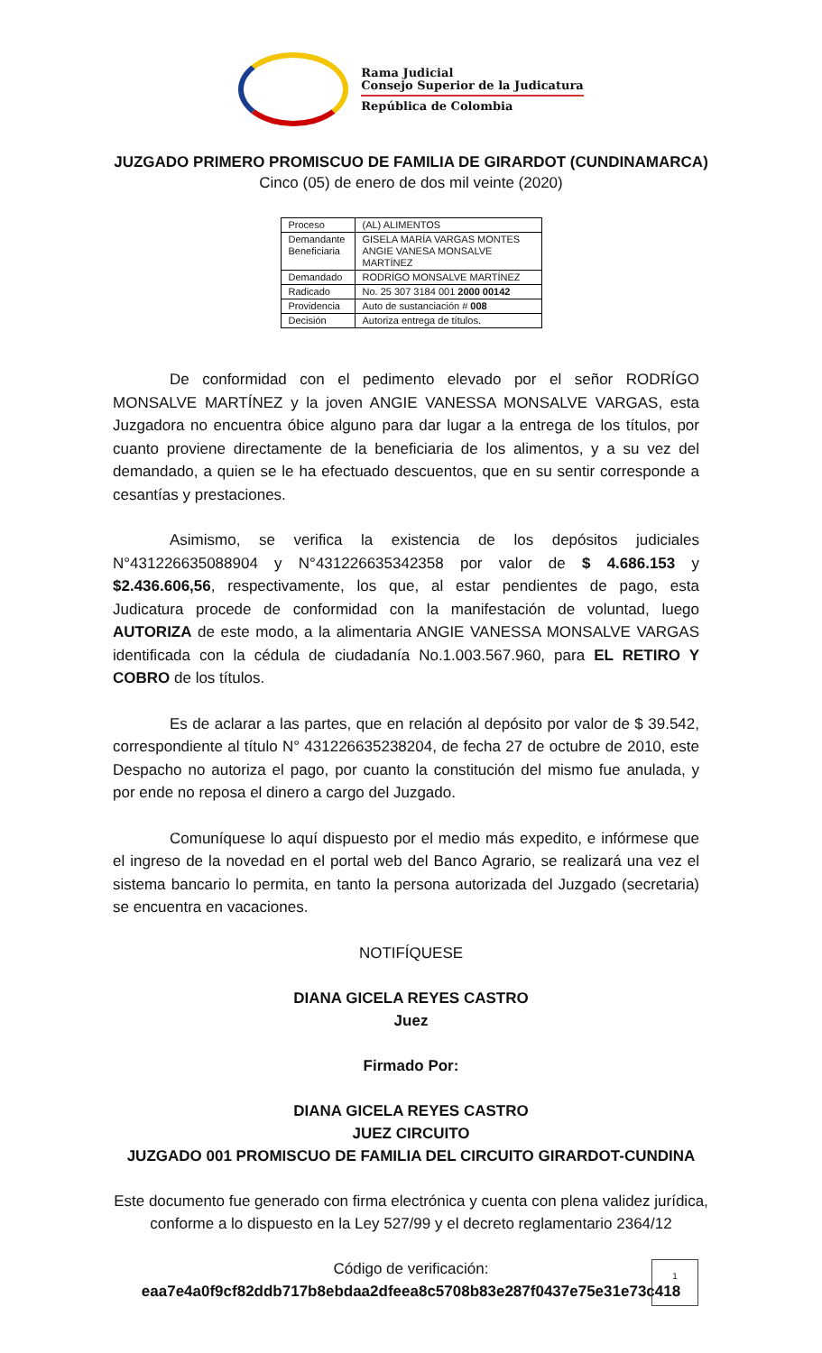Rama Judicial
Consejo Superior de la Judicatura
República de Colombia
JUZGADO PRIMERO PROMISCUO DE FAMILIA DE GIRARDOT (CUNDINAMARCA)
Cinco (05) de enero de dos mil veinte (2020)
| Proceso | (AL) ALIMENTOS |
| Demandante Beneficiaria | GISELA MARÍA VARGAS MONTES ANGIE VANESA MONSALVE MARTÍNEZ |
| Demandado | RODRÍGO MONSALVE MARTÍNEZ |
| Radicado | No. 25 307 3184 001 2000 00142 |
| Providencia | Auto de sustanciación # 008 |
| Decisión | Autoriza entrega de títulos. |
De conformidad con el pedimento elevado por el señor RODRÍGO MONSALVE MARTÍNEZ y la joven ANGIE VANESSA MONSALVE VARGAS, esta Juzgadora no encuentra óbice alguno para dar lugar a la entrega de los títulos, por cuanto proviene directamente de la beneficiaria de los alimentos, y a su vez del demandado, a quien se le ha efectuado descuentos, que en su sentir corresponde a cesantías y prestaciones.
Asimismo, se verifica la existencia de los depósitos judiciales N°431226635088904 y N°431226635342358 por valor de $ 4.686.153 y $2.436.606,56, respectivamente, los que, al estar pendientes de pago, esta Judicatura procede de conformidad con la manifestación de voluntad, luego AUTORIZA de este modo, a la alimentaria ANGIE VANESSA MONSALVE VARGAS identificada con la cédula de ciudadanía No.1.003.567.960, para EL RETIRO Y COBRO de los títulos.
Es de aclarar a las partes, que en relación al depósito por valor de $ 39.542, correspondiente al título N° 431226635238204, de fecha 27 de octubre de 2010, este Despacho no autoriza el pago, por cuanto la constitución del mismo fue anulada, y por ende no reposa el dinero a cargo del Juzgado.
Comuníquese lo aquí dispuesto por el medio más expedito, e infórmese que el ingreso de la novedad en el portal web del Banco Agrario, se realizará una vez el sistema bancario lo permita, en tanto la persona autorizada del Juzgado (secretaria) se encuentra en vacaciones.
NOTIFÍQUESE
DIANA GICELA REYES CASTRO
Juez
Firmado Por:
DIANA GICELA REYES CASTRO
JUEZ CIRCUITO
JUZGADO 001 PROMISCUO DE FAMILIA DEL CIRCUITO GIRARDOT-CUNDINA
Este documento fue generado con firma electrónica y cuenta con plena validez jurídica,
conforme a lo dispuesto en la Ley 527/99 y el decreto reglamentario 2364/12
Código de verificación:
eaa7e4a0f9cf82ddb717b8ebdaa2dfeea8c5708b83e287f0437e75e31e73c418
1